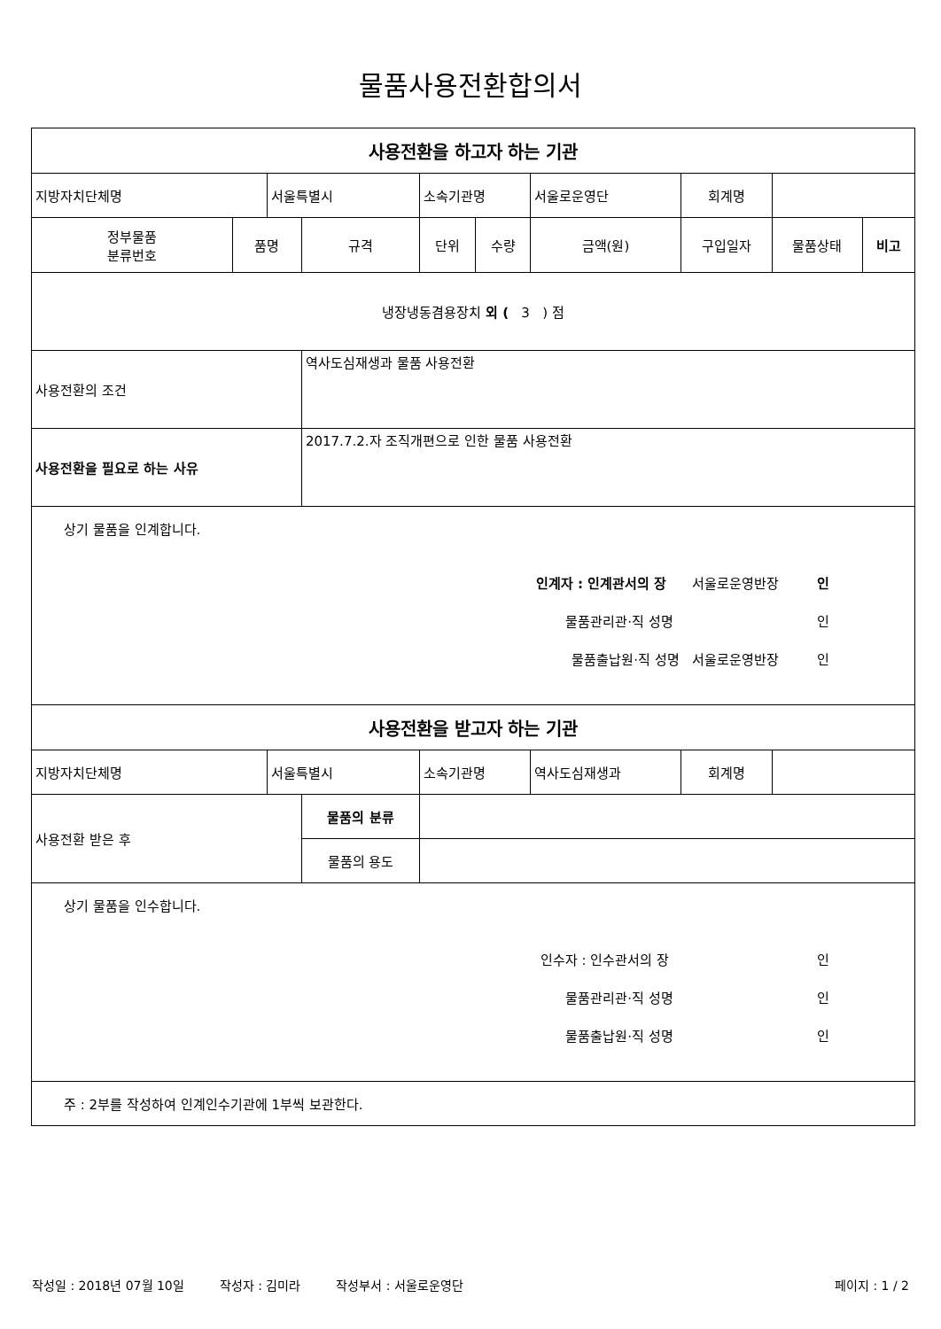물품사용전환합의서
| 사용전환을 하고자 하는 기관 | | | | | | | | | |
| 지방자치단체명 | | 서울특별시 | | 소속기관명 | | 서울로운영단 | 회계명 | | |
| 정부물품 분류번호 | 품명 | | 규격 | 단위 | 수량 | 금액(원) | 구입일자 | 물품상태 | 비고 |
| 냉장냉동겸용장치 외 ( 3 ) 점 | | | | | | | | | |
| 사용전환의 조건 | | | 역사도심재생과 물품 사용전환 | | | | | | |
| 사용전환을 필요로 하는 사유 | | | 2017.7.2.자 조직개편으로 인한 물품 사용전환 | | | | | | |
| 상기 물품을 인계합니다. 인계자 : 인계관서의 장 서울로운영반장 인 물품관리관·직 성명 인 물품출납원·직 성명 서울로운영반장 인 | | | | | | | | | |
| 사용전환을 받고자 하는 기관 | | | | | | | | | |
| 지방자치단체명 | | 서울특별시 | | 소속기관명 | | 역사도심재생과 | 회계명 | | |
| 사용전환 받은 후 | | | 물품의 분류 | | | | | | |
| | | | 물품의 용도 | | | | | | |
| 상기 물품을 인수합니다. 인수자 : 인수관서의 장 인 물품관리관·직 성명 인 물품출납원·직 성명 인 | | | | | | | | | |
| 주 : 2부를 작성하여 인계인수기관에 1부씩 보관한다. | | | | | | | | | |
작성일 : 2018년 07월 10일 작성자 : 김미라 작성부서 : 서울로운영단 페이지 : 1 / 2